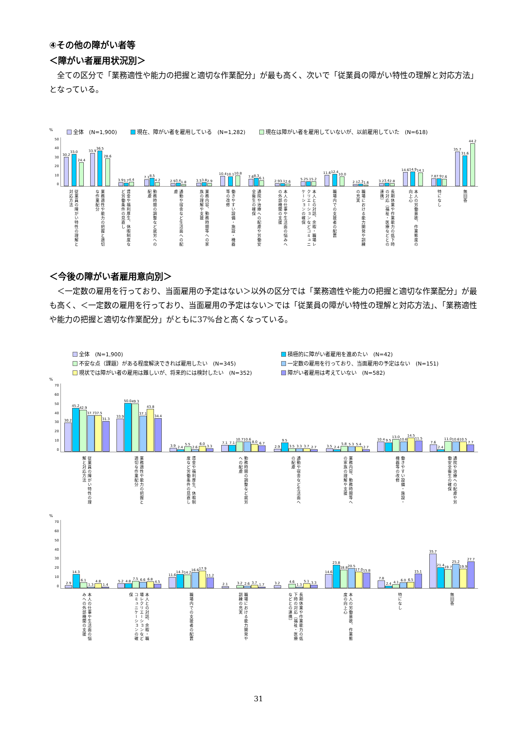④その他の障がい者等
＜障がい者雇用状況別＞
全ての区分で「業務適性や能力の把握と適切な作業配分」が最も高く、次いで「従業員の障がい特性の理解と対応方法」となっている。
% 全体　(N=1,900) 現在、障がい者を雇用している　(N=1,282) 現在は障がい者を雇用していないが、以前雇用していた　(N=618)
50
40
30
20
10
0
30.2
33.0
24.4
33.9
36.5
28.6
3.9
3.7
4.4
7.1
8.5
4.2
2.9
3.4
1.8
3.5
3.8
2.9
10.4
10.1
10.8
7.6
8.3
6.1
2.9
3.1
2.6
5.2
5.1
5.2
11.6
12.4
10.0
2.1
2.3
1.6
3.2
3.4
2.8
14.6
14.9
14.1
7.8
7.9
7.6
35.7
31.6
44.2
従業員の障がい特性の理解と対応方法
業務適性や能力の把握と適切な作業配分
賃金や福利厚生、休暇制度など労働条件の見直し
勤務時間の調整など就労への配慮
通勤や宿舎など生活面への配慮
業務内容、勤務時間等への家族の理解や支援
働きやすい設備・施設・機器等の改修
通院や治療への配慮や労働安全衛生の確保
本人の仕事や生活面の悩みへの外部機関の支援
本人との対話、余暇・職場レクリエーションなどコミュニケーションの確保
職場内での支援者の配置
職場における能力開発や訓練の充実
長期休業や作業能力の低下時の対応（福祉・医療などとの連携）
本人の労働意欲、作業態度の向上心
特になし
無回答
＜今後の障がい者雇用意向別＞
＜一定数の雇用を行っており、当面雇用の予定はない＞以外の区分では「業務適性や能力の把握と適切な作業配分」が最も高く、＜一定数の雇用を行っており、当面雇用の予定はない＞では「従業員の障がい特性の理解と対応方法」、「業務適性や能力の把握と適切な作業配分」がともに37%台と高くなっている。
全体　(N=1,900) 積極的に障がい者雇用を進めたい　(N=42) 不安な点（課題）がある程度解決できれば雇用したい　(N=345) 一定数の雇用を行っており、当面雇用の予定はない　(N=151) 現状では障がい者の雇用は難しいが、将来的には検討したい　(N=352) 障がい者雇用は考えていない　(N=582)
%
70
60
50
40
30
20
10
0
30.2
45.2
42.9
37.7
37.5
31.3
33.9
50.0
49.3
37.1
43.8
34.4
3.9
2.4
5.5
2.6
6.0
3.3
7.1
7.1
10.7
10.6
8.0
6.7
2.9
9.5
3.5
3.3
3.7
2.7
3.5
2.4
5.8
5.3
5.4
2.7
10.4
9.5
13.0
10.6
14.5
11.5
7.6
2.4
11.0
10.6
10.5
7.7
従業員の障がい特性の理解と対応方法
業務適性や能力の把握と適切な作業配分
賃金や福利厚生、休暇制度など労働条件の見直し
勤務時間の調整など就労への配慮
通勤や宿舎など生活面への配慮
業務内容、勤務時間等への家族の理解や支援
働きやすい設備・施設・機器等の改修
通院や治療への配慮や労働安全衛生の確保
%
70
60
50
40
30
20
10
0
2.9
14.3
6.1
1.3
4.8
1.4
5.2
4.8
7.5
6.6
6.8
4.5
11.6
14.3
14.2
16.6
17.9
11.2
2.1
3.2
2.6
3.7
1.7
3.2
4.6
1.3
5.1
3.3
14.6
23.8
18.8
20.5
17.0
15.8
7.8
2.4
4.1
6.0
6.5
15.1
35.7
21.4
19.7
25.2
19.9
27.7
本人の仕事や生活面の悩みへの外部機関の支援
本人との対話、余暇・職場レクリエーションなどコミュニケーションの確保
職場内での支援者の配置
職場における能力開発や訓練の充実
長期休業や作業能力の低下時の対応（福祉・医療などとの連携）
本人の労働意欲、作業態度の向上心
特になし
無回答
31